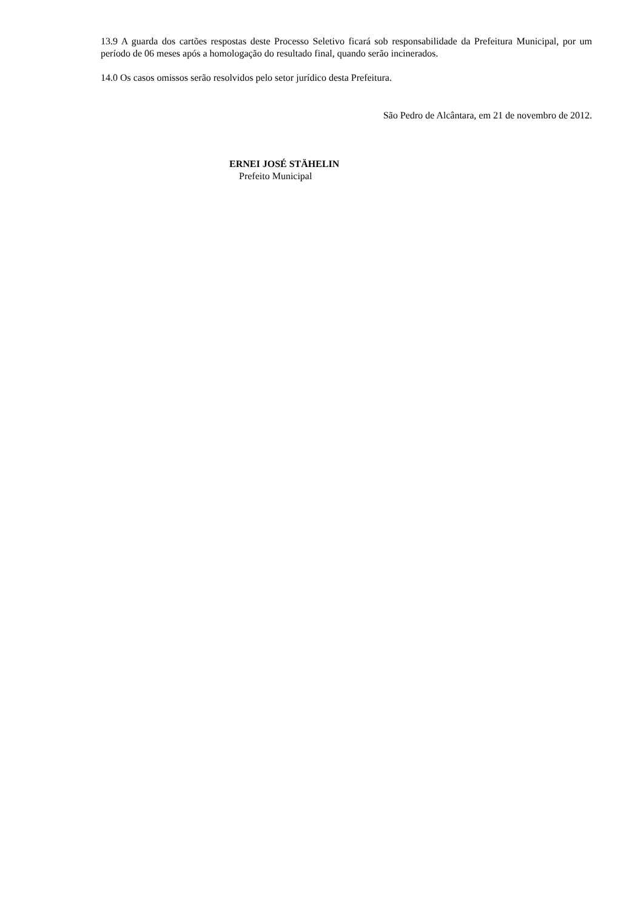13.9 A guarda dos cartões respostas deste Processo Seletivo ficará sob responsabilidade da Prefeitura Municipal, por um período de 06 meses após a homologação do resultado final, quando serão incinerados.
14.0 Os casos omissos serão resolvidos pelo setor jurídico desta Prefeitura.
São Pedro de Alcântara, em 21 de novembro de 2012.
ERNEI JOSÉ STÄHELIN
Prefeito Municipal